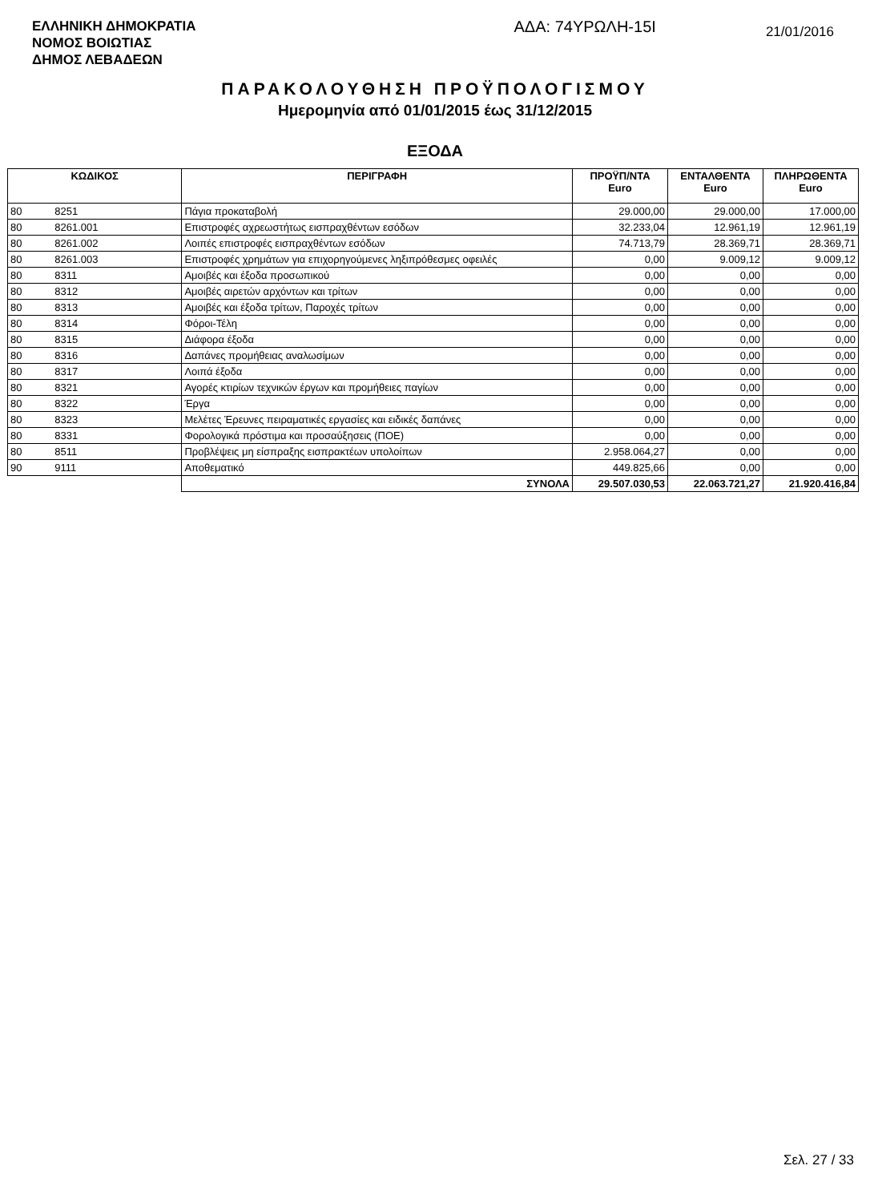ΕΛΛΗΝΙΚΗ ΔΗΜΟΚΡΑΤΙΑ
ΝΟΜΟΣ ΒΟΙΩΤΙΑΣ
ΔΗΜΟΣ ΛΕΒΑΔΕΩΝ
ΑΔΑ: 74ΥΡΩΛΗ-15Ι
21/01/2016
ΠΑΡΑΚΟΛΟΥΘΗΣΗ ΠΡΟΫΠΟΛΟΓΙΣΜΟΥ
Ημερομηνία από 01/01/2015 έως 31/12/2015
ΕΞΟΔΑ
| ΚΩΔΙΚΟΣ | | ΠΕΡΙΓΡΑΦΗ | ΠΡΟΫΠ/ΝΤΑ Euro | ΕΝΤΑΛΘΕΝΤΑ Euro | ΠΛΗΡΩΘΕΝΤΑ Euro |
| --- | --- | --- | --- | --- | --- |
| 80 | 8251 | Πάγια προκαταβολή | 29.000,00 | 29.000,00 | 17.000,00 |
| 80 | 8261.001 | Επιστροφές αχρεωστήτως εισπραχθέντων εσόδων | 32.233,04 | 12.961,19 | 12.961,19 |
| 80 | 8261.002 | Λοιπές επιστροφές εισπραχθέντων εσόδων | 74.713,79 | 28.369,71 | 28.369,71 |
| 80 | 8261.003 | Επιστροφές χρημάτων για επιχορηγούμενες ληξιπρόθεσμες οφειλές | 0,00 | 9.009,12 | 9.009,12 |
| 80 | 8311 | Αμοιβές και έξοδα προσωπικού | 0,00 | 0,00 | 0,00 |
| 80 | 8312 | Αμοιβές αιρετών αρχόντων και τρίτων | 0,00 | 0,00 | 0,00 |
| 80 | 8313 | Αμοιβές και έξοδα τρίτων, Παροχές τρίτων | 0,00 | 0,00 | 0,00 |
| 80 | 8314 | Φόροι-Τέλη | 0,00 | 0,00 | 0,00 |
| 80 | 8315 | Διάφορα έξοδα | 0,00 | 0,00 | 0,00 |
| 80 | 8316 | Δαπάνες προμήθειας αναλωσίμων | 0,00 | 0,00 | 0,00 |
| 80 | 8317 | Λοιπά έξοδα | 0,00 | 0,00 | 0,00 |
| 80 | 8321 | Αγορές κτιρίων τεχνικών έργων και προμήθειες παγίων | 0,00 | 0,00 | 0,00 |
| 80 | 8322 | Έργα | 0,00 | 0,00 | 0,00 |
| 80 | 8323 | Μελέτες Έρευνες πειραματικές εργασίες και ειδικές δαπάνες | 0,00 | 0,00 | 0,00 |
| 80 | 8331 | Φορολογικά πρόστιμα και προσαύξησεις (ΠΟΕ) | 0,00 | 0,00 | 0,00 |
| 80 | 8511 | Προβλέψεις μη είσπραξης εισπρακτέων υπολοίπων | 2.958.064,27 | 0,00 | 0,00 |
| 90 | 9111 | Αποθεματικό | 449.825,66 | 0,00 | 0,00 |
| | | ΣΥΝΟΛΑ | 29.507.030,53 | 22.063.721,27 | 21.920.416,84 |
Σελ. 27 / 33